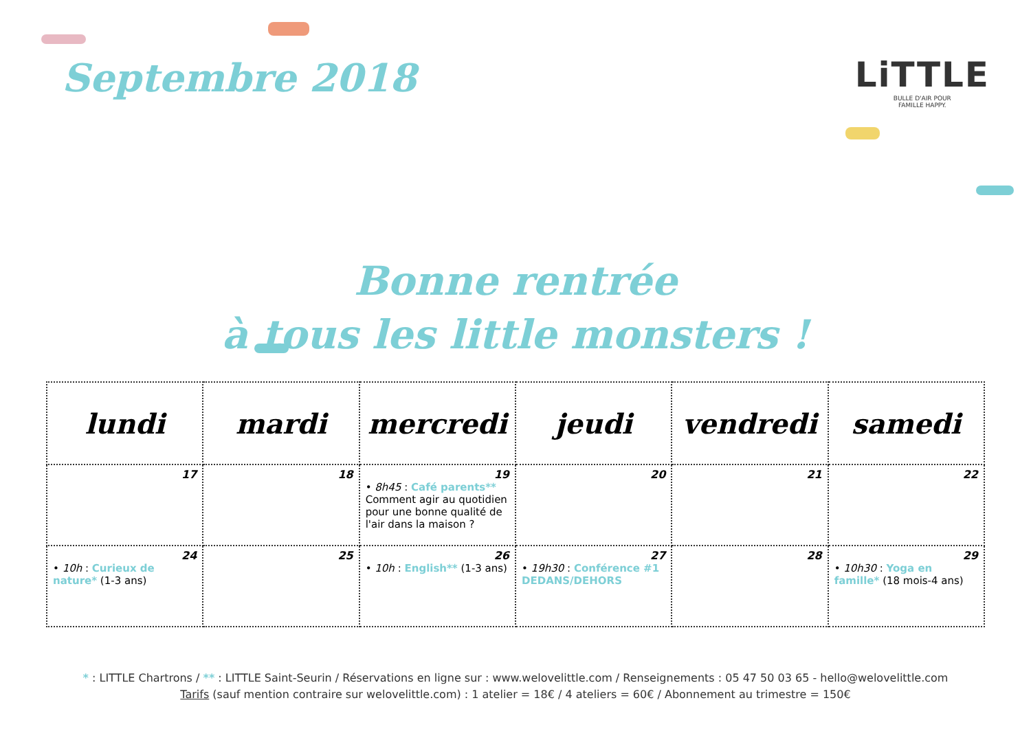Septembre 2018 LiTTLE
BULLE D'AIR POUR
FAMILLE HAPPY.
Bonne rentrée
à tous les little monsters !
| lundi | mardi | mercredi | jeudi | vendredi | samedi |
| --- | --- | --- | --- | --- | --- |
| 17 | 18 | 19 • 8h45 : Café parents** Comment agir au quotidien pour une bonne qualité de l'air dans la maison ? | 20 | 21 | 22 |
| 24 • 10h : Curieux de nature* (1-3 ans) | 25 | 26 • 10h : English** (1-3 ans) | 27 • 19h30 : Conférence #1 DEDANS/DEHORS | 28 | 29 • 10h30 : Yoga en famille* (18 mois-4 ans) |
* : LITTLE Chartrons / ** : LITTLE Saint-Seurin / Réservations en ligne sur : www.welovelittle.com / Renseignements : 05 47 50 03 65 - hello@welovelittle.com
Tarifs (sauf mention contraire sur welovelittle.com) : 1 atelier = 18€ / 4 ateliers = 60€ / Abonnement au trimestre = 150€